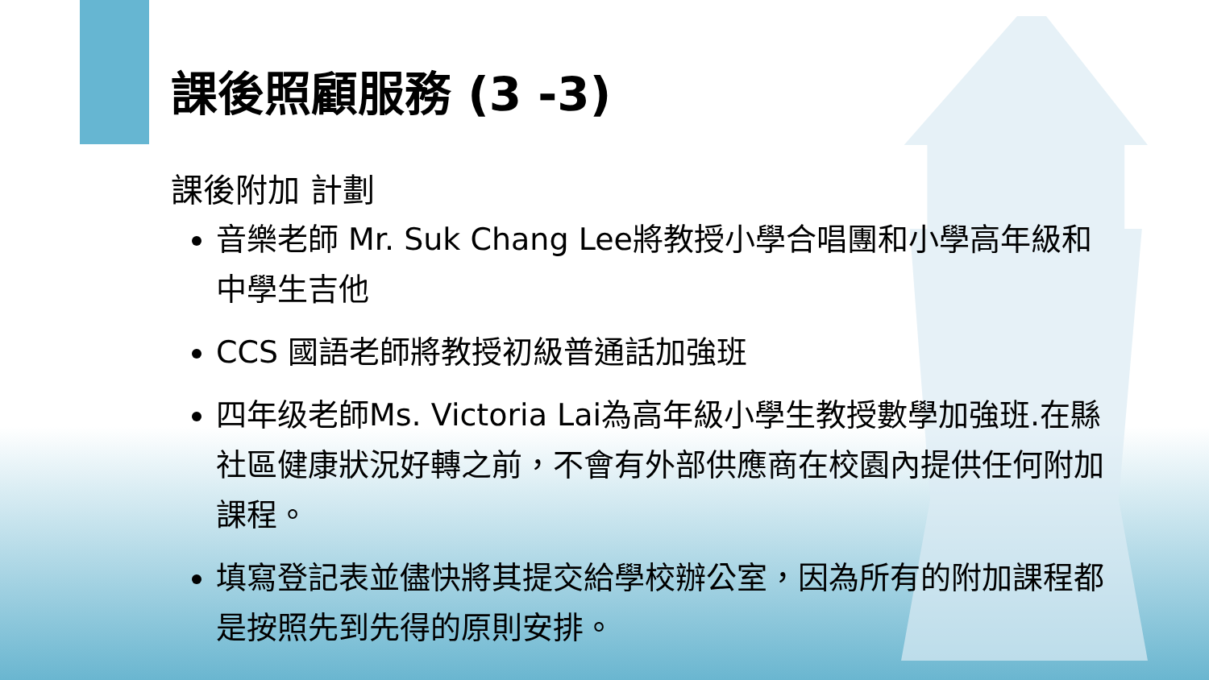課後照顧服務 (3 -3)
課後附加 計劃
音樂老師 Mr. Suk Chang Lee將教授小學合唱團和小學高年級和中學生吉他
CCS 國語老師將教授初級普通話加強班
四年级老師Ms. Victoria Lai為高年級小學生教授數學加強班.在縣社區健康狀況好轉之前，不會有外部供應商在校園內提供任何附加課程。
填寫登記表並儘快將其提交給學校辦公室，因為所有的附加課程都是按照先到先得的原則安排。